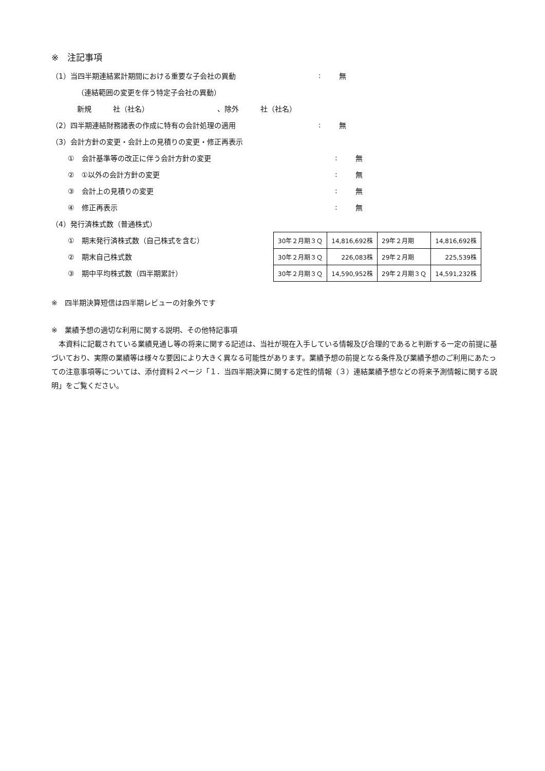※　注記事項
（1）当四半期連結累計期間における重要な子会社の異動: 無
（連結範囲の変更を伴う特定子会社の異動）
新規　　　社（社名）　　　　　　　　　　、除外　　　社（社名）
（2）四半期連結財務諸表の作成に特有の会計処理の適用: 無
（3）会計方針の変更・会計上の見積りの変更・修正再表示
①　会計基準等の改正に伴う会計方針の変更: 無
②　①以外の会計方針の変更: 無
③　会計上の見積りの変更: 無
④　修正再表示: 無
（4）発行済株式数（普通株式）
①　期末発行済株式数（自己株式を含む）
②　期末自己株式数
③　期中平均株式数（四半期累計）
| 30年２月期３Ｑ | 14,816,692株 | 29年２月期 | 14,816,692株 |
| 30年２月期３Ｑ | 226,083株 | 29年２月期 | 225,539株 |
| 30年２月期３Ｑ | 14,590,952株 | 29年２月期３Ｑ | 14,591,232株 |
※　四半期決算短信は四半期レビューの対象外です
※　業績予想の適切な利用に関する説明、その他特記事項
　本資料に記載されている業績見通し等の将来に関する記述は、当社が現在入手している情報及び合理的であると判断する一定の前提に基づいており、実際の業績等は様々な要因により大きく異なる可能性があります。業績予想の前提となる条件及び業績予想のご利用にあたっての注意事項等については、添付資料２ページ「１．当四半期決算に関する定性的情報（３）連結業績予想などの将来予測情報に関する説明」をご覧ください。